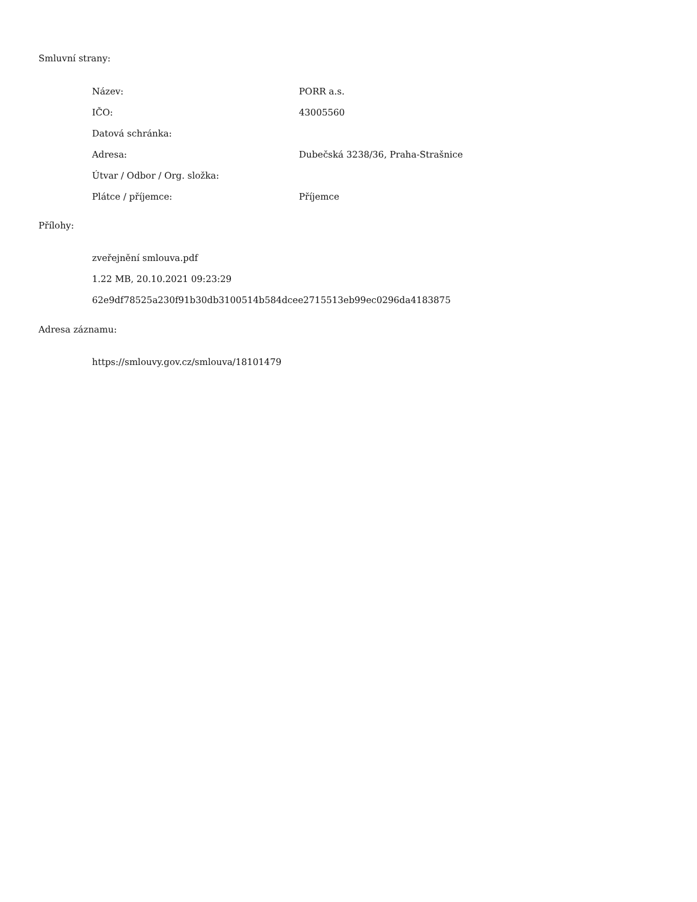Smluvní strany:
| Název: | PORR a.s. |
| IČO: | 43005560 |
| Datová schránka: | |
| Adresa: | Dubečská 3238/36, Praha-Strašnice |
| Útvar / Odbor / Org. složka: | |
| Plátce / příjemce: | Příjemce |
Přílohy:
zveřejnění smlouva.pdf
1.22 MB, 20.10.2021 09:23:29
62e9df78525a230f91b30db3100514b584dcee2715513eb99ec0296da4183875
Adresa záznamu:
https://smlouvy.gov.cz/smlouva/18101479